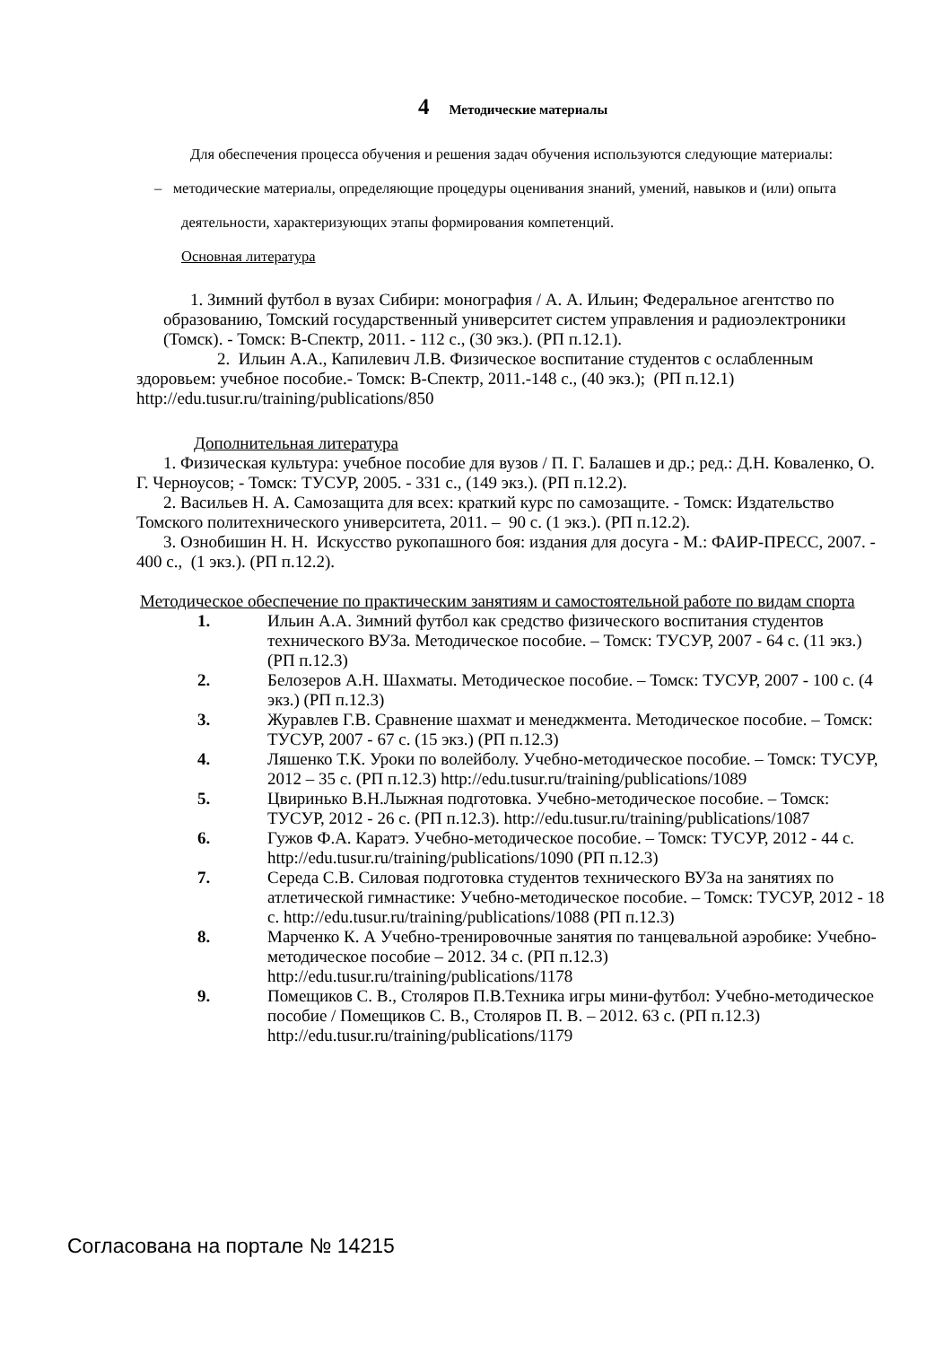4 Методические материалы
Для обеспечения процесса обучения и решения задач обучения используются следующие материалы:
– методические материалы, определяющие процедуры оценивания знаний, умений, навыков и (или) опыта деятельности, характеризующих этапы формирования компетенций.
Основная литература
1. Зимний футбол в вузах Сибири: монография / А. А. Ильин; Федеральное агентство по образованию, Томский государственный университет систем управления и радиоэлектроники (Томск). - Томск: В-Спектр, 2011. - 112 с., (30 экз.). (РП п.12.1).
2. Ильин А.А., Капилевич Л.В. Физическое воспитание студентов с ослабленным здоровьем: учебное пособие.- Томск: В-Спектр, 2011.-148 с., (40 экз.); (РП п.12.1) http://edu.tusur.ru/training/publications/850
Дополнительная литература
1. Физическая культура: учебное пособие для вузов / П. Г. Балашев и др.; ред.: Д.Н. Коваленко, О. Г. Черноусов; - Томск: ТУСУР, 2005. - 331 с., (149 экз.). (РП п.12.2).
2. Васильев Н. А. Самозащита для всех: краткий курс по самозащите. - Томск: Издательство Томского политехнического университета, 2011. – 90 с. (1 экз.). (РП п.12.2).
3. Ознобишин Н. Н. Искусство рукопашного боя: издания для досуга - М.: ФАИР-ПРЕСС, 2007. - 400 с., (1 экз.). (РП п.12.2).
Методическое обеспечение по практическим занятиям и самостоятельной работе по видам спорта
1. Ильин А.А. Зимний футбол как средство физического воспитания студентов технического ВУЗа. Методическое пособие. – Томск: ТУСУР, 2007 - 64 с. (11 экз.) (РП п.12.3)
2. Белозеров А.Н. Шахматы. Методическое пособие. – Томск: ТУСУР, 2007 - 100 с. (4 экз.) (РП п.12.3)
3. Журавлев Г.В. Сравнение шахмат и менеджмента. Методическое пособие. – Томск: ТУСУР, 2007 - 67 с. (15 экз.) (РП п.12.3)
4. Ляшенко Т.К. Уроки по волейболу. Учебно-методическое пособие. – Томск: ТУСУР, 2012 – 35 с. (РП п.12.3) http://edu.tusur.ru/training/publications/1089
5. Цвиринько В.Н.Лыжная подготовка. Учебно-методическое пособие. – Томск: ТУСУР, 2012 - 26 с. (РП п.12.3). http://edu.tusur.ru/training/publications/1087
6. Гужов Ф.А. Каратэ. Учебно-методическое пособие. – Томск: ТУСУР, 2012 - 44 с. http://edu.tusur.ru/training/publications/1090 (РП п.12.3)
7. Середа С.В. Силовая подготовка студентов технического ВУЗа на занятиях по атлетической гимнастике: Учебно-методическое пособие. – Томск: ТУСУР, 2012 - 18 с. http://edu.tusur.ru/training/publications/1088 (РП п.12.3)
8. Марченко К. А Учебно-тренировочные занятия по танцевальной аэробике: Учебно-методическое пособие – 2012. 34 с. (РП п.12.3) http://edu.tusur.ru/training/publications/1178
9. Помещиков С. В., Столяров П.В.Техника игры мини-футбол: Учебно-методическое пособие / Помещиков С. В., Столяров П. В. – 2012. 63 с. (РП п.12.3) http://edu.tusur.ru/training/publications/1179
Согласована на портале № 14215